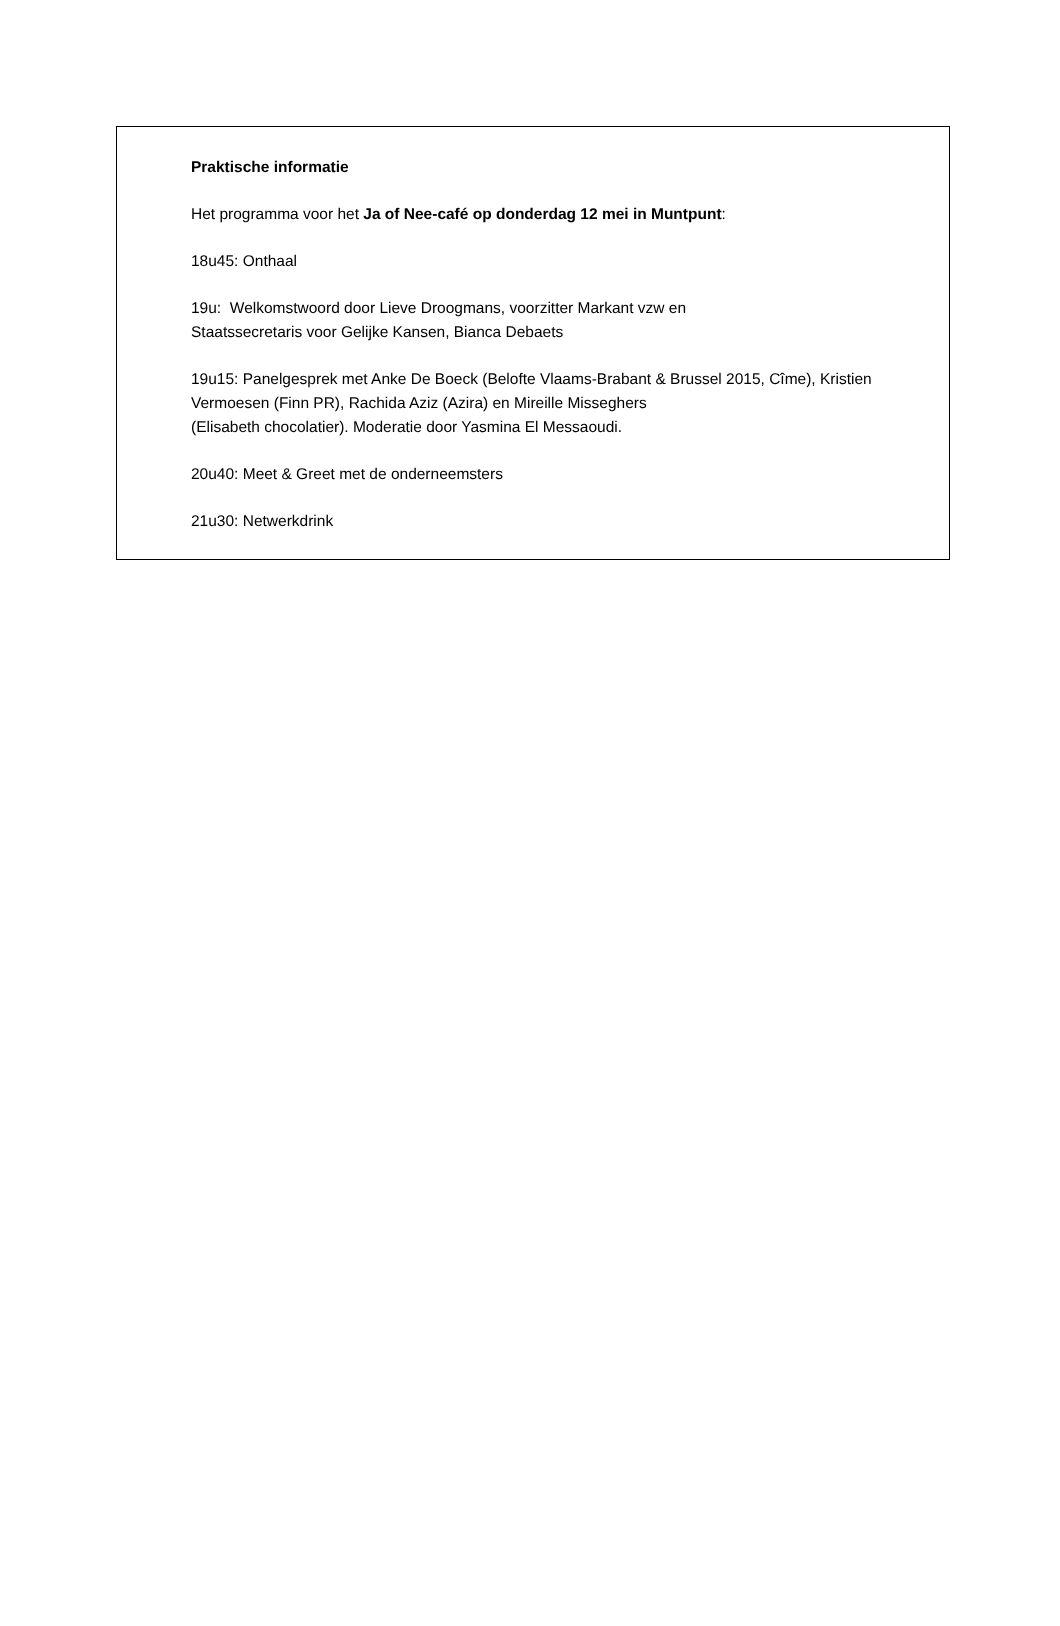Praktische informatie
Het programma voor het Ja of Nee-café op donderdag 12 mei in Muntpunt:
18u45: Onthaal
19u: Welkomstwoord door Lieve Droogmans, voorzitter Markant vzw en
Staatssecretaris voor Gelijke Kansen, Bianca Debaets
19u15: Panelgesprek met Anke De Boeck (Belofte Vlaams-Brabant & Brussel 2015, Cîme), Kristien Vermoesen (Finn PR), Rachida Aziz (Azira) en Mireille Misseghers
(Elisabeth chocolatier). Moderatie door Yasmina El Messaoudi.
20u40: Meet & Greet met de onderneemsters
21u30: Netwerkdrink